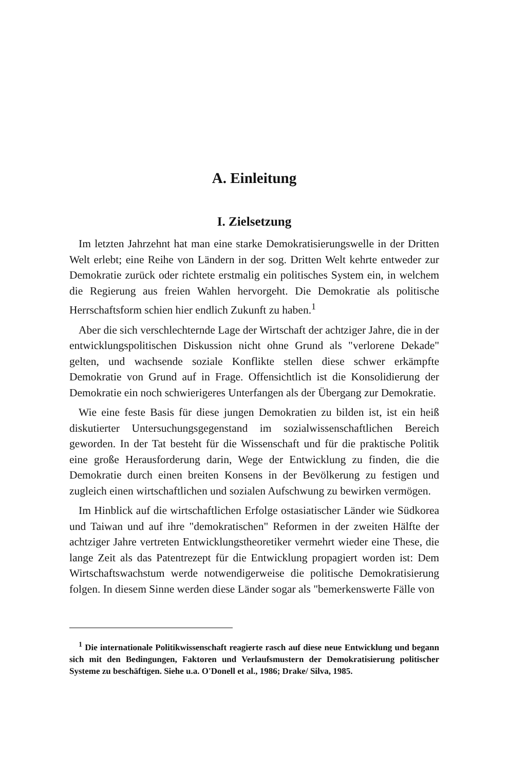A. Einleitung
I. Zielsetzung
Im letzten Jahrzehnt hat man eine starke Demokratisierungswelle in der Dritten Welt erlebt; eine Reihe von Ländern in der sog. Dritten Welt kehrte entweder zur Demokratie zurück oder richtete erstmalig ein politisches System ein, in welchem die Regierung aus freien Wahlen hervorgeht. Die Demokratie als politische Herrschaftsform schien hier endlich Zukunft zu haben.<sup>1</sup>
Aber die sich verschlechternde Lage der Wirtschaft der achtziger Jahre, die in der entwicklungspolitischen Diskussion nicht ohne Grund als "verlorene Dekade" gelten, und wachsende soziale Konflikte stellen diese schwer erkämpfte Demokratie von Grund auf in Frage. Offensichtlich ist die Konsolidierung der Demokratie ein noch schwierigeres Unterfangen als der Übergang zur Demokratie.
Wie eine feste Basis für diese jungen Demokratien zu bilden ist, ist ein heiß diskutierter Untersuchungsgegenstand im sozialwissenschaftlichen Bereich geworden. In der Tat besteht für die Wissenschaft und für die praktische Politik eine große Herausforderung darin, Wege der Entwicklung zu finden, die die Demokratie durch einen breiten Konsens in der Bevölkerung zu festigen und zugleich einen wirtschaftlichen und sozialen Aufschwung zu bewirken vermögen.
Im Hinblick auf die wirtschaftlichen Erfolge ostasiatischer Länder wie Südkorea und Taiwan und auf ihre "demokratischen" Reformen in der zweiten Hälfte der achtziger Jahre vertreten Entwicklungstheoretiker vermehrt wieder eine These, die lange Zeit als das Patentrezept für die Entwicklung propagiert worden ist: Dem Wirtschaftswachstum werde notwendigerweise die politische Demokratisierung folgen. In diesem Sinne werden diese Länder sogar als "bemerkenswerte Fälle von
<sup>1</sup> Die internationale Politikwissenschaft reagierte rasch auf diese neue Entwicklung und begann sich mit den Bedingungen, Faktoren und Verlaufsmustern der Demokratisierung politischer Systeme zu beschäftigen. Siehe u.a. O'Donell et al., 1986; Drake/ Silva, 1985.